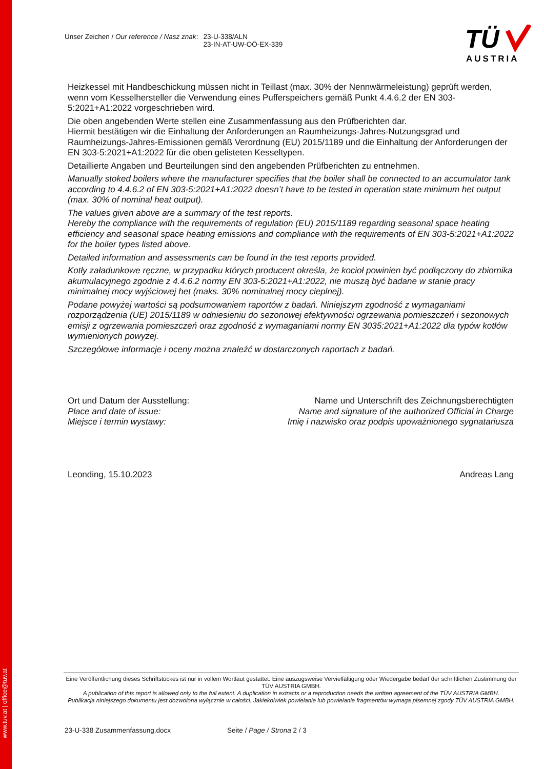www.tuv.at | office@tuv.at
Unser Zeichen / Our reference / Nasz znak: 23-U-338/ALN
23-IN-AT-UW-OÖ-EX-339
TÜ
AUSTRIA
Heizkessel mit Handbeschickung müssen nicht in Teillast (max. 30% der Nennwärmeleistung) geprüft werden, wenn vom Kesselhersteller die Verwendung eines Pufferspeichers gemäß Punkt 4.4.6.2 der EN 303-5:2021+A1:2022 vorgeschrieben wird.
Die oben angebenden Werte stellen eine Zusammenfassung aus den Prüfberichten dar.
Hiermit bestätigen wir die Einhaltung der Anforderungen an Raumheizungs-Jahres-Nutzungsgrad und Raumheizungs-Jahres-Emissionen gemäß Verordnung (EU) 2015/1189 und die Einhaltung der Anforderungen der EN 303-5:2021+A1:2022 für die oben gelisteten Kesseltypen.
Detaillierte Angaben und Beurteilungen sind den angebenden Prüfberichten zu entnehmen.
Manually stoked boilers where the manufacturer specifies that the boiler shall be connected to an accumulator tank according to 4.4.6.2 of EN 303-5:2021+A1:2022 doesn’t have to be tested in operation state minimum het output (max. 30% of nominal heat output).
The values given above are a summary of the test reports.
Hereby the compliance with the requirements of regulation (EU) 2015/1189 regarding seasonal space heating efficiency and seasonal space heating emissions and compliance with the requirements of EN 303-5:2021+A1:2022 for the boiler types listed above.
Detailed information and assessments can be found in the test reports provided.
Kotły załadunkowe ręczne, w przypadku których producent określa, że kocioł powinien być podłączony do zbiornika akumulacyjnego zgodnie z 4.4.6.2 normy EN 303-5:2021+A1:2022, nie muszą być badane w stanie pracy minimalnej mocy wyjściowej het (maks. 30% nominalnej mocy cieplnej).
Podane powyżej wartości są podsumowaniem raportów z badań. Niniejszym zgodność z wymaganiami rozporządzenia (UE) 2015/1189 w odniesieniu do sezonowej efektywności ogrzewania pomieszczeń i sezonowych emisji z ogrzewania pomieszczeń oraz zgodność z wymaganiami normy EN 3035:2021+A1:2022 dla typów kotłów wymienionych powyżej.
Szczegółowe informacje i oceny można znaleźć w dostarczonych raportach z badań.
Ort und Datum der Ausstellung:
Place and date of issue:
Miejsce i termin wystawy:
Name und Unterschrift des Zeichnungsberechtigten
Name and signature of the authorized Official in Charge
Imię i nazwisko oraz podpis upoważnionego sygnatariusza
Leonding, 15.10.2023 Andreas Lang
Eine Veröffentlichung dieses Schriftstückes ist nur in vollem Wortlaut gestattet. Eine auszugsweise Vervielfältigung oder Wiedergabe bedarf der schriftlichen Zustimmung der TÜV AUSTRIA GMBH.
A publication of this report is allowed only to the full extent. A duplication in extracts or a reproduction needs the written agreement of the TÜV AUSTRIA GMBH.
Publikacja niniejszego dokumentu jest dozwolona wyłącznie w całości. Jakiekolwiek powielanie lub powielanie fragmentów wymaga pisemnej zgody TÜV AUSTRIA GMBH.
23-U-338 Zusammenfassung.docx Seite / Page / Strona 2 / 3